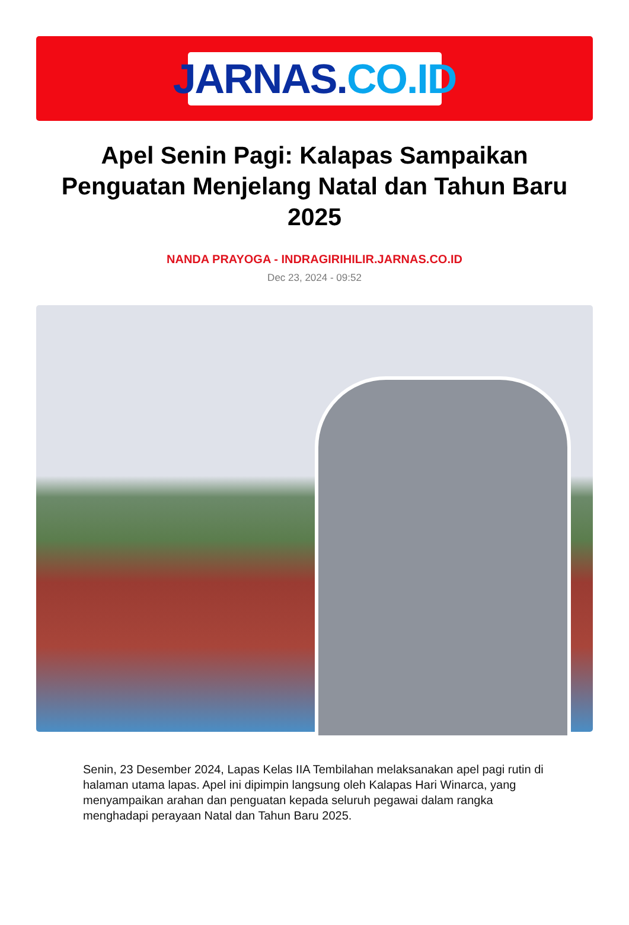JARNAS. CO.ID
Apel Senin Pagi: Kalapas Sampaikan Penguatan Menjelang Natal dan Tahun Baru 2025
NANDA PRAYOGA - INDRAGIRIHILIR.JARNAS.CO.ID
Dec 23, 2024 - 09:52
Senin, 23 Desember 2024, Lapas Kelas IIA Tembilahan melaksanakan apel pagi rutin di halaman utama lapas. Apel ini dipimpin langsung oleh Kalapas Hari Winarca, yang menyampaikan arahan dan penguatan kepada seluruh pegawai dalam rangka menghadapi perayaan Natal dan Tahun Baru 2025.